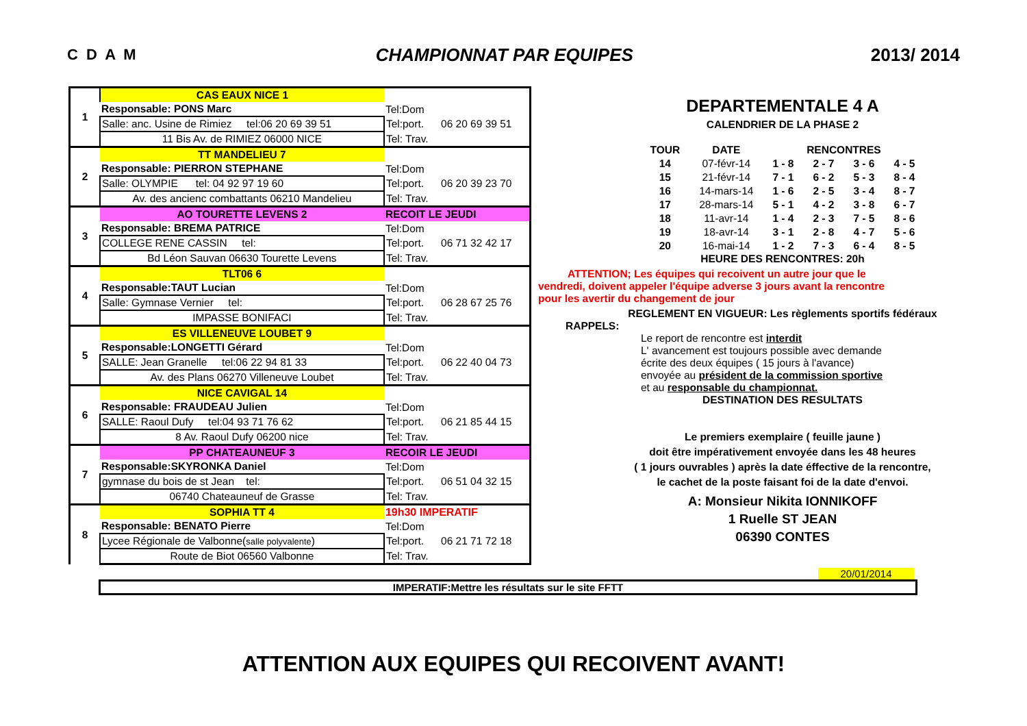C D A M CHAMPIONNAT PAR EQUIPES 2013/ 2014
| 1 | CAS EAUX NICE 1 | | |
| | Responsable: PONS Marc | Tel:Dom | |
| | Salle: anc. Usine de Rimiez tel:06 20 69 39 51 | Tel:port. | 06 20 69 39 51 |
| | 11 Bis Av. de RIMIEZ 06000 NICE | Tel: Trav. | |
| 2 | TT MANDELIEU 7 | | |
| | Responsable: PIERRON STEPHANE | Tel:Dom | |
| | Salle: OLYMPIE tel: 04 92 97 19 60 | Tel:port. | 06 20 39 23 70 |
| | Av. des ancienc combattants 06210 Mandelieu | Tel: Trav. | |
| 3 | AO TOURETTE LEVENS 2 | RECOIT LE JEUDI | |
| | Responsable: BREMA PATRICE | Tel:Dom | |
| | COLLEGE RENE CASSIN tel: | Tel:port. | 06 71 32 42 17 |
| | Bd Léon Sauvan 06630 Tourette Levens | Tel: Trav. | |
| 4 | TLT06 6 | | |
| | Responsable:TAUT Lucian | Tel:Dom | |
| | Salle: Gymnase Vernier tel: | Tel:port. | 06 28 67 25 76 |
| | IMPASSE BONIFACI | Tel: Trav. | |
| 5 | ES VILLENEUVE LOUBET 9 | | |
| | Responsable:LONGETTI Gérard | Tel:Dom | |
| | SALLE: Jean Granelle tel:06 22 94 81 33 | Tel:port. | 06 22 40 04 73 |
| | Av. des Plans 06270 Villeneuve Loubet | Tel: Trav. | |
| 6 | NICE CAVIGAL 14 | | |
| | Responsable: FRAUDEAU Julien | Tel:Dom | |
| | SALLE: Raoul Dufy tel:04 93 71 76 62 | Tel:port. | 06 21 85 44 15 |
| | 8 Av. Raoul Dufy 06200 nice | Tel: Trav. | |
| 7 | PP CHATEAUNEUF 3 | RECOIR LE JEUDI | |
| | Responsable:SKYRONKA Daniel | Tel:Dom | |
| | gymnase du bois de st Jean tel: | Tel:port. | 06 51 04 32 15 |
| | 06740 Chateauneuf de Grasse | Tel: Trav. | |
| 8 | SOPHIA TT 4 | 19h30 IMPERATIF | |
| | Responsable: BENATO Pierre | Tel:Dom | |
| | Lycee Régionale de Valbonne( salle polyvalente ) | Tel:port. | 06 21 71 72 18 |
| | Route de Biot 06560 Valbonne | Tel: Trav. | |
DEPARTEMENTALE 4 A
CALENDRIER DE LA PHASE 2
| TOUR | DATE | RENCONTRES | | | |
| --- | --- | --- | --- | --- | --- |
| 14 | 07-févr-14 | 1 - 8 | 2 - 7 | 3 - 6 | 4 - 5 |
| 15 | 21-févr-14 | 7 - 1 | 6 - 2 | 5 - 3 | 8 - 4 |
| 16 | 14-mars-14 | 1 - 6 | 2 - 5 | 3 - 4 | 8 - 7 |
| 17 | 28-mars-14 | 5 - 1 | 4 - 2 | 3 - 8 | 6 - 7 |
| 18 | 11-avr-14 | 1 - 4 | 2 - 3 | 7 - 5 | 8 - 6 |
| 19 | 18-avr-14 | 3 - 1 | 2 - 8 | 4 - 7 | 5 - 6 |
| 20 | 16-mai-14 | 1 - 2 | 7 - 3 | 6 - 4 | 8 - 5 |
HEURE DES RENCONTRES: 20h
ATTENTION; Les équipes qui recoivent un autre jour que le
vendredi, doivent appeler l'équipe adverse 3 jours avant la rencontre
pour les avertir du changement de jour
REGLEMENT EN VIGUEUR: Les règlements sportifs fédéraux
RAPPELS:
Le report de rencontre est interdit
L' avancement est toujours possible avec demande
écrite des deux équipes ( 15 jours à l'avance)
envoyée au président de la commission sportive
et au responsable du championnat.
DESTINATION DES RESULTATS
Le premiers exemplaire ( feuille jaune )
doit être impérativement envoyée dans les 48 heures
( 1 jours ouvrables ) après la date éffective de la rencontre,
le cachet de la poste faisant foi de la date d'envoi.
A: Monsieur Nikita IONNIKOFF
1 Ruelle ST JEAN
06390 CONTES
20/01/2014
IMPERATIF:Mettre les résultats sur le site FFTT
ATTENTION AUX EQUIPES QUI RECOIVENT AVANT!